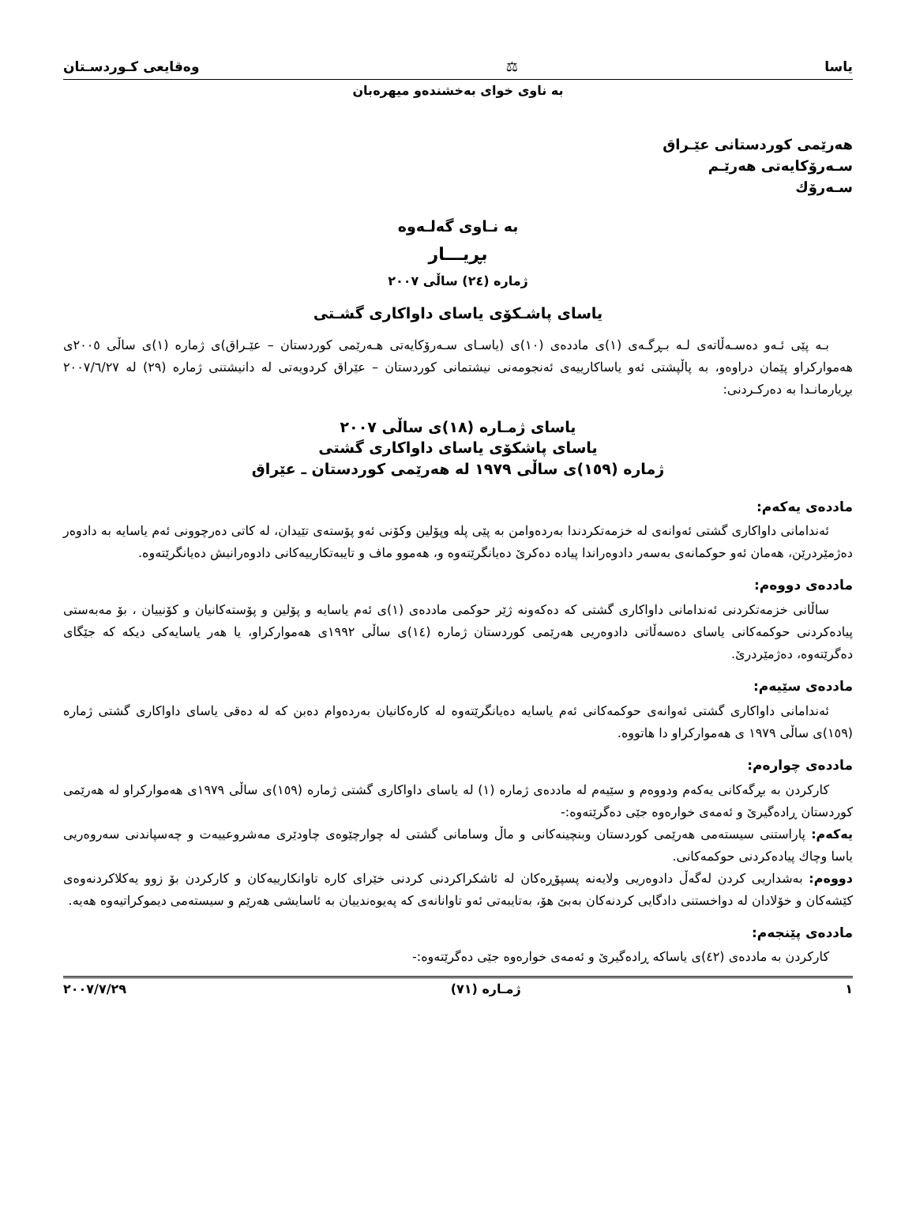یاسا ⚖ وەقایعی کـوردسـتان
بە ناوی خوای بەخشندەو میهرەبان
هەرێمی کوردستانی عێـراق
سـەرۆکایەتی هەرێـم
سـەرۆك
بە نـاوی گەلـەوە
بڕیـــار
ژمارە (٢٤) ساڵی ٢٠٠٧
یاسای پاشـکۆی یاسای داواکاری گشـتی
بـە پێی ئـەو دەسـەڵاتەی لـە بـڕگـەی (١)ی ماددەی (١٠)ی (یاسـای سـەرۆکایەتی هـەرێمی کوردستان – عێـراق)ی ژمارە (١)ی ساڵی ٢٠٠٥ی هەموارکراو پێمان دراوەو، بە پاڵپشتی ئەو یاساکارییەی ئەنجومەنی نیشتمانی کوردستان – عێراق کردویەتی لە دانیشتنی ژمارە (٢٩) لە ٢٠٠٧/٦/٢٧ بڕیارمانـدا بە دەرکـردنی:
یاسای ژمـارە (١٨)ی ساڵی ٢٠٠٧
یاسای پاشکۆی یاسای داواکاری گشتی
ژمارە (١٥٩)ی ساڵی ١٩٧٩ لە هەرێمی کوردستان ـ عێراق
ماددەی یەکەم:
ئەندامانی داواکاری گشتی ئەوانەی لە خزمەتکردندا بەردەوامن بە پێی پلە وپۆلین وکۆنی ئەو پۆستەی تێیدان، لە کاتی دەرچوونی ئەم یاسایە بە دادوەر دەژمێردرێن، هەمان ئەو حوکمانەی بەسەر دادوەراندا پیادە دەکرێ دەیانگرێتەوە و، هەموو ماف و تایبەتکارییەکانی دادوەرانیش دەیانگرێتەوە.
ماددەی دووەم:
ساڵانی خزمەتکردنی ئەندامانی داواکاری گشتی کە دەکەونە ژێر حوکمی ماددەی (١)ی ئەم یاسایە و پۆلین و پۆستەکانیان و کۆنییان ، بۆ مەبەستی پیادەکردنی حوکمەکانی یاسای دەسەڵاتی دادوەریی هەرێمی کوردستان ژمارە (١٤)ی ساڵی ١٩٩٢ی هەموارکراو، یا هەر یاسایەکی دیکە کە جێگای دەگرێتەوە، دەژمێردرێ.
ماددەی سێیەم:
ئەندامانی داواکاری گشتی ئەوانەی حوکمەکانی ئەم یاسایە دەیانگرێتەوە لە کارەکانیان بەردەوام دەبن کە لە دەقی یاسای داواکاری گشتی ژمارە (١٥٩)ی ساڵی ١٩٧٩ ی هەموارکراو دا هاتووە.
ماددەی چوارەم:
کارکردن بە بڕگەکانی یەکەم ودووەم و سێیەم لە ماددەی ژمارە (١) لە یاسای داواکاری گشتی ژمارە (١٥٩)ی ساڵی ١٩٧٩ی هەموارکراو لە هەرێمی کوردستان ڕادەگیرێ و ئەمەی خوارەوە جێی دەگرێتەوە:-
یەکەم: پاراستنی سیستەمی هەرێمی کوردستان وبنچینەکانی و ماڵ وسامانی گشتی لە چوارچێوەی چاودێری مەشروعییەت و چەسپاندنی سەروەریی یاسا وچاك پیادەکردنی حوکمەکانی.
دووەم: بەشداریی کردن لەگەڵ دادوەریی ولایەنە پسپۆڕەکان لە ئاشکراکردنی کردنی خێرای کارە تاوانکارییەکان و کارکردن بۆ زوو یەکلاکردنەوەی کێشەکان و خۆلادان لە دواخستنی دادگایی کردنەکان بەبێ هۆ، بەتایبەتی ئەو تاوانانەی کە پەیوەندییان بە ئاسایشی هەرێم و سیستەمی دیموکراتیەوە هەیە.
ماددەی پێنجەم:
کارکردن بە ماددەی (٤٢)ی یاساکە ڕادەگیرێ و ئەمەی خوارەوە جێی دەگرێتەوە:-
١ ژمـارە (٧١) ٢٠٠٧/٧/٢٩